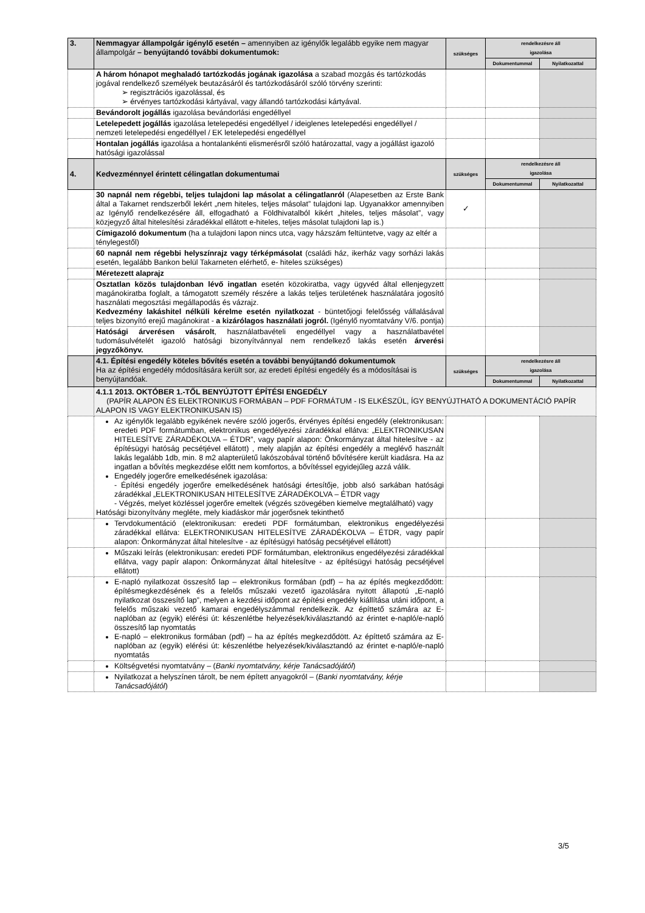| 3. | Nemmagyar állampolgár igénylő esetén – amennyiben az igénylők legalább egyike nem magyar állampolgár – benyújtandó további dokumentumok: | szükséges | rendelkezésre áll igazolása | |
| | | | Dokumentummal | Nyilatkozattal |
| | A három hónapot meghaladó tartózkodás jogának igazolása a szabad mozgás és tartózkodás jogával rendelkező személyek beutazásáról és tartózkodásáról szóló törvény szerinti: ➢ regisztrációs igazolással, és ➢ érvényes tartózkodási kártyával, vagy állandó tartózkodási kártyával. | | | |
| | Bevándorolt jogállás igazolása bevándorlási engedéllyel | | | |
| | Letelepedett jogállás igazolása letelepedési engedéllyel / ideiglenes letelepedési engedéllyel / nemzeti letelepedési engedéllyel / EK letelepedési engedéllyel | | | |
| | Hontalan jogállás igazolása a hontalankénti elismerésről szóló határozattal, vagy a jogállást igazoló hatósági igazolással | | | |
| 4. | Kedvezménnyel érintett célingatlan dokumentumai | szükséges | rendelkezésre áll igazolása | |
| | | | Dokumentummal | Nyilatkozattal |
| | 30 napnál nem régebbi, teljes tulajdoni lap másolat a célingatlanról (Alapesetben az Erste Bank által a Takarnet rendszerből lekért „nem hiteles, teljes másolat” tulajdoni lap. Ugyanakkor amennyiben az Igénylő rendelkezésére áll, elfogadható a Földhivatalból kikért „hiteles, teljes másolat”, vagy közjegyző által hitelesítési záradékkal ellátott e-hiteles, teljes másolat tulajdoni lap is.) | ✓ | | |
| | Címigazoló dokumentum (ha a tulajdoni lapon nincs utca, vagy házszám feltüntetve, vagy az eltér a ténylegestől) | | | |
| | 60 napnál nem régebbi helyszínrajz vagy térképmásolat (családi ház, ikerház vagy sorházi lakás esetén, legalább Bankon belül Takarneten elérhető, e- hiteles szükséges) | | | |
| | Méretezett alaprajz | | | |
| | Osztatlan közös tulajdonban lévő ingatlan esetén közokiratba, vagy ügyvéd által ellenjegyzett magánokiratba foglalt, a támogatott személy részére a lakás teljes területének használatára jogosító használati megosztási megállapodás és vázrajz. Kedvezmény lakáshitel nélküli kérelme esetén nyilatkozat - büntetőjogi felelősség vállalásával teljes bizonyító erejű magánokirat - a kizárólagos használati jogról. (Igénylő nyomtatvány V/6. pontja) | | | |
| | Hatósági árverésen vásárolt , használatbavételi engedéllyel vagy a használatbavétel tudomásulvételét igazoló hatósági bizonyítvánnyal nem rendelkező lakás esetén árverési jegyzőkönyv. | | | |
| | 4.1. Építési engedély köteles bővítés esetén a további benyújtandó dokumentumok Ha az építési engedély módosítására került sor, az eredeti építési engedély és a módosításai is benyújtandóak. | szükséges | rendelkezésre áll igazolása | |
| | | | Dokumentummal | Nyilatkozattal |
| | 4.1.1 2013. OKTÓBER 1.-TŐL BENYÚJTOTT ÉPÍTÉSI ENGEDÉLY (PAPÍR ALAPON ÉS ELEKTRONIKUS FORMÁBAN – PDF FORMÁTUM - IS ELKÉSZÜL, ÍGY BENYÚJTHATÓ A DOKUMENTÁCIÓ PAPÍR ALAPON IS VAGY ELEKTRONIKUSAN IS) | | | |
| | Az igénylők legalább egyikének nevére szóló jogerős, érvényes építési engedély (elektronikusan: eredeti PDF formátumban, elektronikus engedélyezési záradékkal ellátva: „ELEKTRONIKUSAN HITELESÍTVE ZÁRADÉKOLVA – ÉTDR”, vagy papír alapon: Önkormányzat által hitelesítve - az építésügyi hatóság pecsétjével ellátott) , mely alapján az építési engedély a meglévő használt lakás legalább 1db, min. 8 m2 alapterületű lakószobával történő bővítésére került kiadásra. Ha az ingatlan a bővítés megkezdése előtt nem komfortos, a bővítéssel egyidejűleg azzá válik. Engedély jogerőre emelkedésének igazolása: - Építési engedély jogerőre emelkedésének hatósági értesítője, jobb alsó sarkában hatósági záradékkal „ELEKTRONIKUSAN HITELESÍTVE ZÁRADÉKOLVA – ÉTDR vagy - Végzés, melyet közléssel jogerőre emeltek (végzés szövegében kiemelve megtalálható) vagy Hatósági bizonyítvány megléte, mely kiadáskor már jogerősnek tekinthető | | | |
| | Tervdokumentáció (elektronikusan: eredeti PDF formátumban, elektronikus engedélyezési záradékkal ellátva: ELEKTRONIKUSAN HITELESÍTVE ZÁRADÉKOLVA – ÉTDR, vagy papír alapon: Önkormányzat által hitelesítve - az építésügyi hatóság pecsétjével ellátott) | | | |
| | Műszaki leírás (elektronikusan: eredeti PDF formátumban, elektronikus engedélyezési záradékkal ellátva, vagy papír alapon: Önkormányzat által hitelesítve - az építésügyi hatóság pecsétjével ellátott) | | | |
| | E-napló nyilatkozat összesítő lap – elektronikus formában (pdf) – ha az építés megkezdődött: építésmegkezdésének és a felelős műszaki vezető igazolására nyitott állapotú „E-napló nyilatkozat összesítő lap”, melyen a kezdési időpont az építési engedély kiállítása utáni időpont, a felelős műszaki vezető kamarai engedélyszámmal rendelkezik. Az építtető számára az E-naplóban az (egyik) elérési út: készenlétbe helyezések/kiválasztandó az érintet e-napló/e-napló összesítő lap nyomtatás E-napló – elektronikus formában (pdf) – ha az építés megkezdődött. Az építtető számára az E-naplóban az (egyik) elérési út: készenlétbe helyezések/kiválasztandó az érintet e-napló/e-napló nyomtatás | | | |
| | Költségvetési nyomtatvány – ( Banki nyomtatvány, kérje Tanácsadójától ) | | | |
| | Nyilatkozat a helyszínen tárolt, be nem épített anyagokról – ( Banki nyomtatvány, kérje Tanácsadójától ) | | | |
3/5